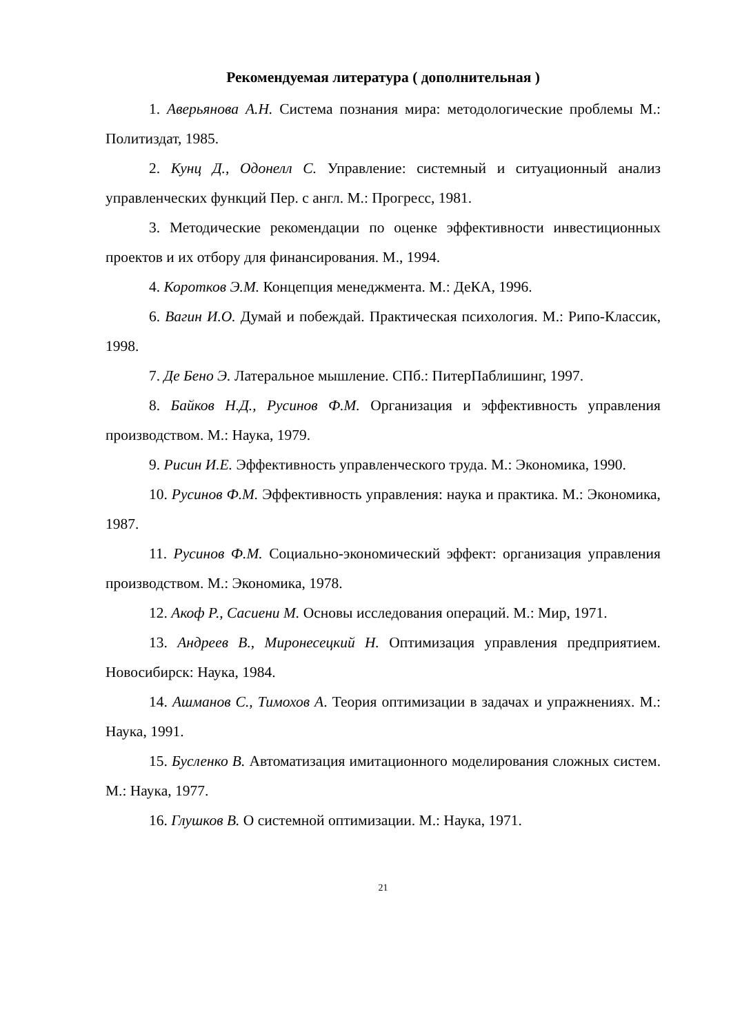Рекомендуемая литература ( дополнительная )
1. Аверьянова А.Н. Система познания мира: методологические проблемы М.: Политиздат, 1985.
2. Кунц Д., Одонелл С. Управление: системный и ситуационный анализ управленческих функций Пер. с англ. М.: Прогресс, 1981.
3. Методические рекомендации по оценке эффективности инвестиционных проектов и их отбору для финансирования. М., 1994.
4. Коротков Э.М. Концепция менеджмента. М.: ДеКА, 1996.
6. Вагин И.О. Думай и побеждай. Практическая психология. М.: Рипо-Классик, 1998.
7. Де Бено Э. Латеральное мышление. СПб.: ПитерПаблишинг, 1997.
8. Байков Н.Д., Русинов Ф.М. Организация и эффективность управления производством. М.: Наука, 1979.
9. Рисин И.Е. Эффективность управленческого труда. М.: Экономика, 1990.
10. Русинов Ф.М. Эффективность управления: наука и практика. М.: Экономика, 1987.
11. Русинов Ф.М. Социально-экономический эффект: организация управления производством. М.: Экономика, 1978.
12. Акоф Р., Сасиени М. Основы исследования операций. М.: Мир, 1971.
13. Андреев В., Миронесецкий Н. Оптимизация управления предприятием. Новосибирск: Наука, 1984.
14. Ашманов С., Тимохов А. Теория оптимизации в задачах и упражнениях. М.: Наука, 1991.
15. Бусленко В. Автоматизация имитационного моделирования сложных систем. М.: Наука, 1977.
16. Глушков В. О системной оптимизации. М.: Наука, 1971.
21